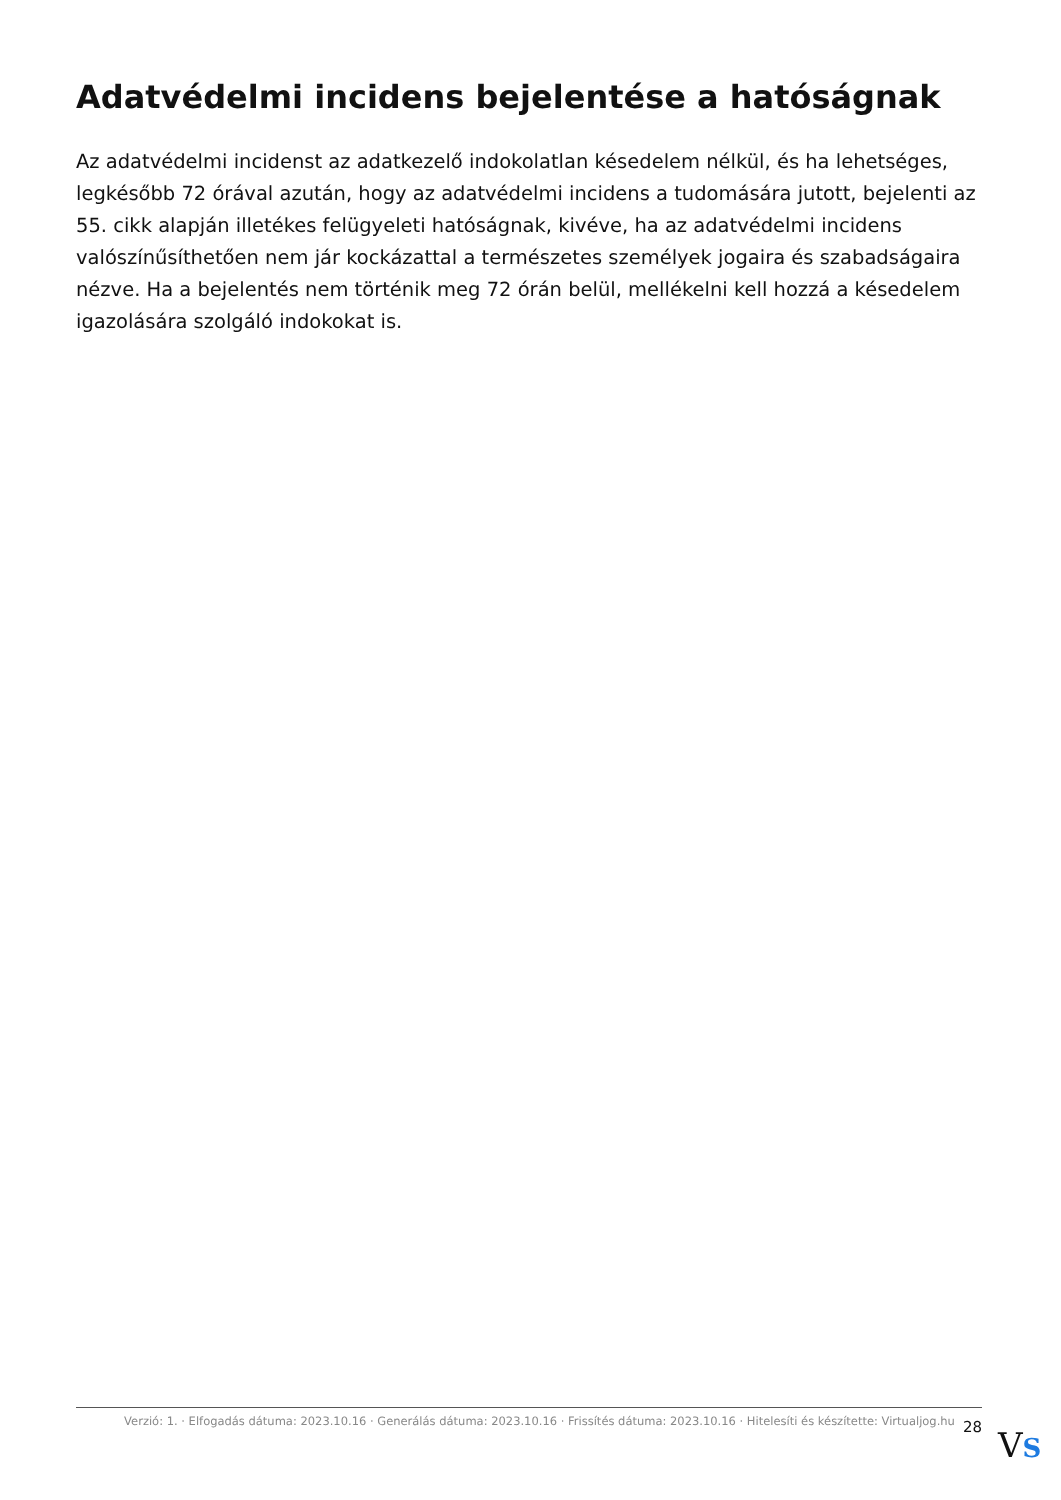Adatvédelmi incidens bejelentése a hatóságnak
Az adatvédelmi incidenst az adatkezelő indokolatlan késedelem nélkül, és ha lehetséges, legkésőbb 72 órával azután, hogy az adatvédelmi incidens a tudomására jutott, bejelenti az 55. cikk alapján illetékes felügyeleti hatóságnak, kivéve, ha az adatvédelmi incidens valószínűsíthetően nem jár kockázattal a természetes személyek jogaira és szabadságaira nézve. Ha a bejelentés nem történik meg 72 órán belül, mellékelni kell hozzá a késedelem igazolására szolgáló indokokat is.
Verzió: 1. · Elfogadás dátuma: 2023.10.16 · Generálás dátuma: 2023.10.16 · Frissítés dátuma: 2023.10.16 · Hitelesíti és készítette: Virtualjog.hu 28
VS